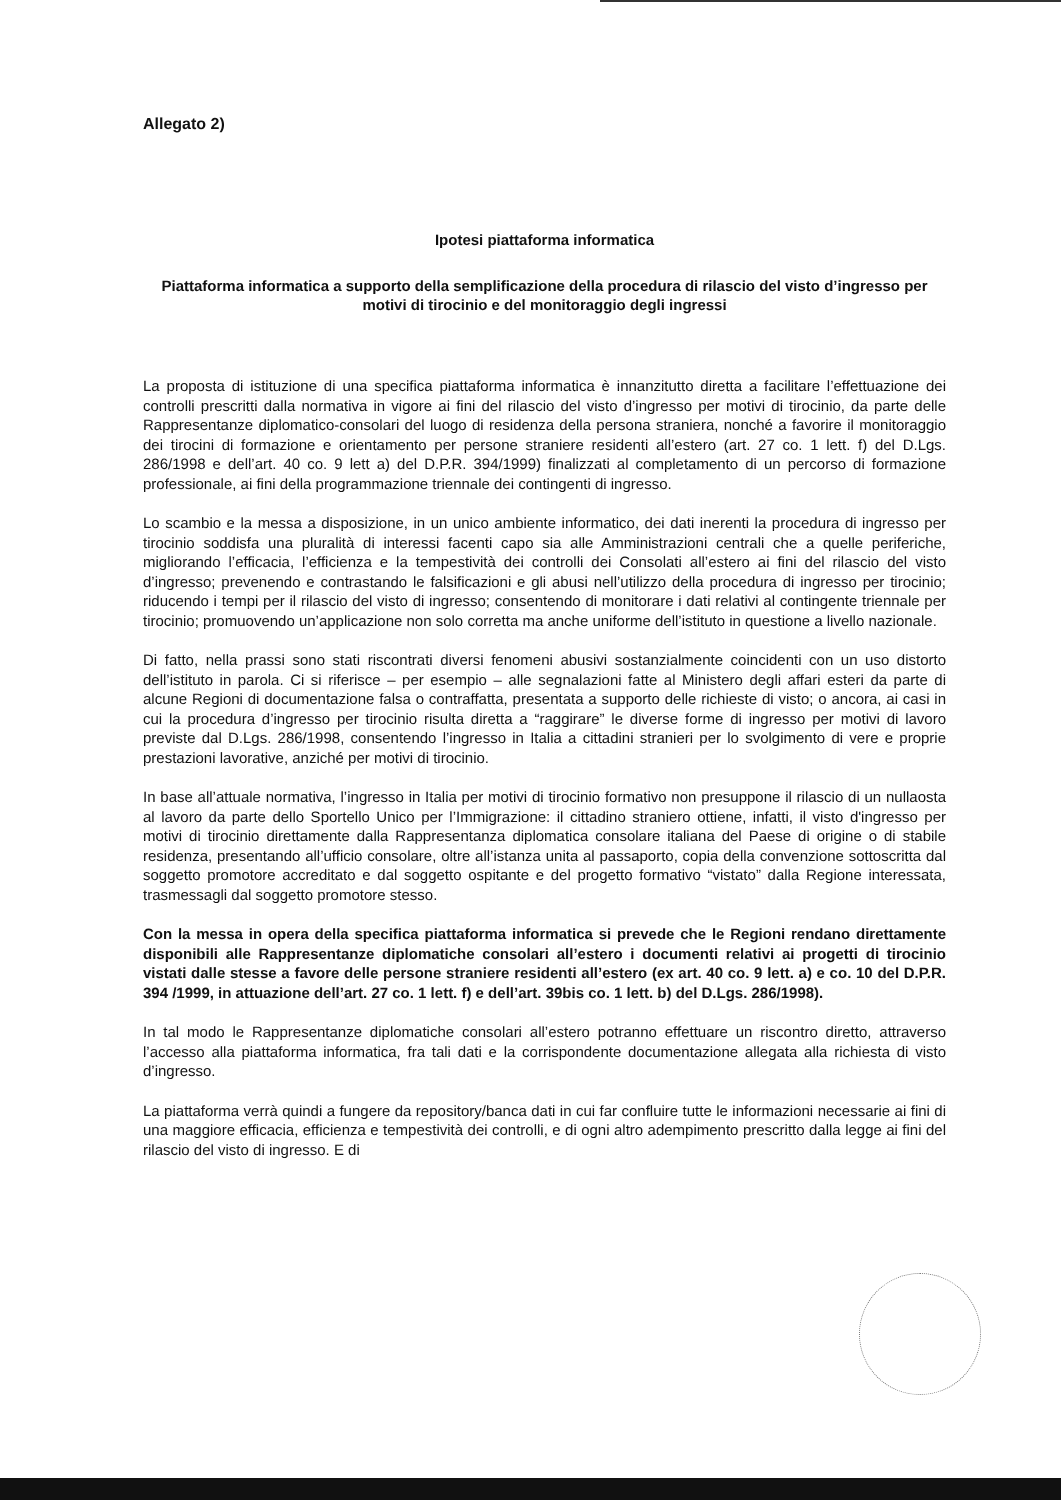Allegato 2)
Ipotesi piattaforma informatica
Piattaforma informatica a supporto della semplificazione della procedura di rilascio del visto d’ingresso per motivi di tirocinio e del monitoraggio degli ingressi
La proposta di istituzione di una specifica piattaforma informatica è innanzitutto diretta a facilitare l’effettuazione dei controlli prescritti dalla normativa in vigore ai fini del rilascio del visto d’ingresso per motivi di tirocinio, da parte delle Rappresentanze diplomatico-consolari del luogo di residenza della persona straniera, nonché a favorire il monitoraggio dei tirocini di formazione e orientamento per persone straniere residenti all’estero (art. 27 co. 1 lett. f) del D.Lgs. 286/1998 e dell’art. 40 co. 9 lett a) del D.P.R. 394/1999) finalizzati al completamento di un percorso di formazione professionale, ai fini della programmazione triennale dei contingenti di ingresso.
Lo scambio e la messa a disposizione, in un unico ambiente informatico, dei dati inerenti la procedura di ingresso per tirocinio soddisfa una pluralità di interessi facenti capo sia alle Amministrazioni centrali che a quelle periferiche, migliorando l’efficacia, l’efficienza e la tempestività dei controlli dei Consolati all’estero ai fini del rilascio del visto d’ingresso; prevenendo e contrastando le falsificazioni e gli abusi nell’utilizzo della procedura di ingresso per tirocinio; riducendo i tempi per il rilascio del visto di ingresso; consentendo di monitorare i dati relativi al contingente triennale per tirocinio; promuovendo un’applicazione non solo corretta ma anche uniforme dell’istituto in questione a livello nazionale.
Di fatto, nella prassi sono stati riscontrati diversi fenomeni abusivi sostanzialmente coincidenti con un uso distorto dell’istituto in parola. Ci si riferisce – per esempio – alle segnalazioni fatte al Ministero degli affari esteri da parte di alcune Regioni di documentazione falsa o contraffatta, presentata a supporto delle richieste di visto; o ancora, ai casi in cui la procedura d’ingresso per tirocinio risulta diretta a “raggirare” le diverse forme di ingresso per motivi di lavoro previste dal D.Lgs. 286/1998, consentendo l’ingresso in Italia a cittadini stranieri per lo svolgimento di vere e proprie prestazioni lavorative, anziché per motivi di tirocinio.
In base all’attuale normativa, l’ingresso in Italia per motivi di tirocinio formativo non presuppone il rilascio di un nullaosta al lavoro da parte dello Sportello Unico per l’Immigrazione: il cittadino straniero ottiene, infatti, il visto d'ingresso per motivi di tirocinio direttamente dalla Rappresentanza diplomatica consolare italiana del Paese di origine o di stabile residenza, presentando all’ufficio consolare, oltre all’istanza unita al passaporto, copia della convenzione sottoscritta dal soggetto promotore accreditato e dal soggetto ospitante e del progetto formativo “vistato” dalla Regione interessata, trasmessagli dal soggetto promotore stesso.
Con la messa in opera della specifica piattaforma informatica si prevede che le Regioni rendano direttamente disponibili alle Rappresentanze diplomatiche consolari all’estero i documenti relativi ai progetti di tirocinio vistati dalle stesse a favore delle persone straniere residenti all’estero (ex art. 40 co. 9 lett. a) e co. 10 del D.P.R. 394 /1999, in attuazione dell’art. 27 co. 1 lett. f) e dell’art. 39bis co. 1 lett. b) del D.Lgs. 286/1998).
In tal modo le Rappresentanze diplomatiche consolari all’estero potranno effettuare un riscontro diretto, attraverso l’accesso alla piattaforma informatica, fra tali dati e la corrispondente documentazione allegata alla richiesta di visto d’ingresso.
La piattaforma verrà quindi a fungere da repository/banca dati in cui far confluire tutte le informazioni necessarie ai fini di una maggiore efficacia, efficienza e tempestività dei controlli, e di ogni altro adempimento prescritto dalla legge ai fini del rilascio del visto di ingresso. E di